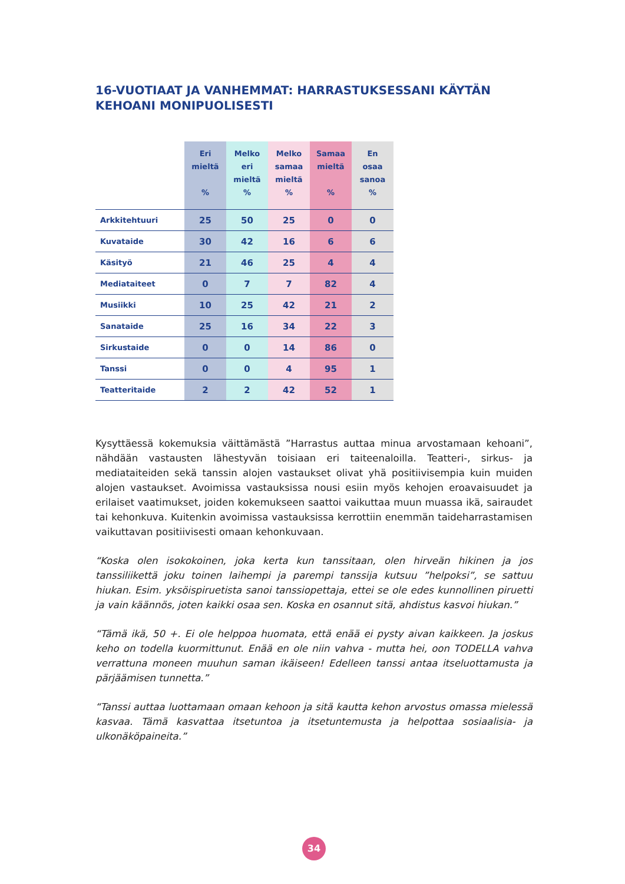16-VUOTIAAT JA VANHEMMAT: HARRASTUKSESSANI KÄYTÄN KEHOANI MONIPUOLISESTI
| | Eri mieltä % | Melko eri mieltä % | Melko samaa mieltä % | Samaa mieltä % | En osaa sanoa % |
| --- | --- | --- | --- | --- | --- |
| Arkkitehtuuri | 25 | 50 | 25 | 0 | 0 |
| Kuvataide | 30 | 42 | 16 | 6 | 6 |
| Käsityö | 21 | 46 | 25 | 4 | 4 |
| Mediataiteet | 0 | 7 | 7 | 82 | 4 |
| Musiikki | 10 | 25 | 42 | 21 | 2 |
| Sanataide | 25 | 16 | 34 | 22 | 3 |
| Sirkustaide | 0 | 0 | 14 | 86 | 0 |
| Tanssi | 0 | 0 | 4 | 95 | 1 |
| Teatteritaide | 2 | 2 | 42 | 52 | 1 |
Kysyttäessä kokemuksia väittämästä ”Harrastus auttaa minua arvostamaan kehoani”, nähdään vastausten lähestyvän toisiaan eri taiteenaloilla. Teatteri-, sirkus- ja mediataiteiden sekä tanssin alojen vastaukset olivat yhä positiivisempia kuin muiden alojen vastaukset. Avoimissa vastauksissa nousi esiin myös kehojen eroavaisuudet ja erilaiset vaatimukset, joiden kokemukseen saattoi vaikuttaa muun muassa ikä, sairaudet tai kehonkuva. Kuitenkin avoimissa vastauksissa kerrottiin enemmän taideharrastamisen vaikuttavan positiivisesti omaan kehonkuvaan.
“Koska olen isokokoinen, joka kerta kun tanssitaan, olen hirveän hikinen ja jos tanssiliikettä joku toinen laihempi ja parempi tanssija kutsuu ”helpoksi”, se sattuu hiukan. Esim. yksöispiruetista sanoi tanssiopettaja, ettei se ole edes kunnollinen piruetti ja vain käännös, joten kaikki osaa sen. Koska en osannut sitä, ahdistus kasvoi hiukan.”
“Tämä ikä, 50 +. Ei ole helppoa huomata, että enää ei pysty aivan kaikkeen. Ja joskus keho on todella kuormittunut. Enää en ole niin vahva - mutta hei, oon TODELLA vahva verrattuna moneen muuhun saman ikäiseen! Edelleen tanssi antaa itseluottamusta ja pärjäämisen tunnetta.”
“Tanssi auttaa luottamaan omaan kehoon ja sitä kautta kehon arvostus omassa mielessä kasvaa. Tämä kasvattaa itsetuntoa ja itsetuntemusta ja helpottaa sosiaalisia- ja ulkonäköpaineita.”
34